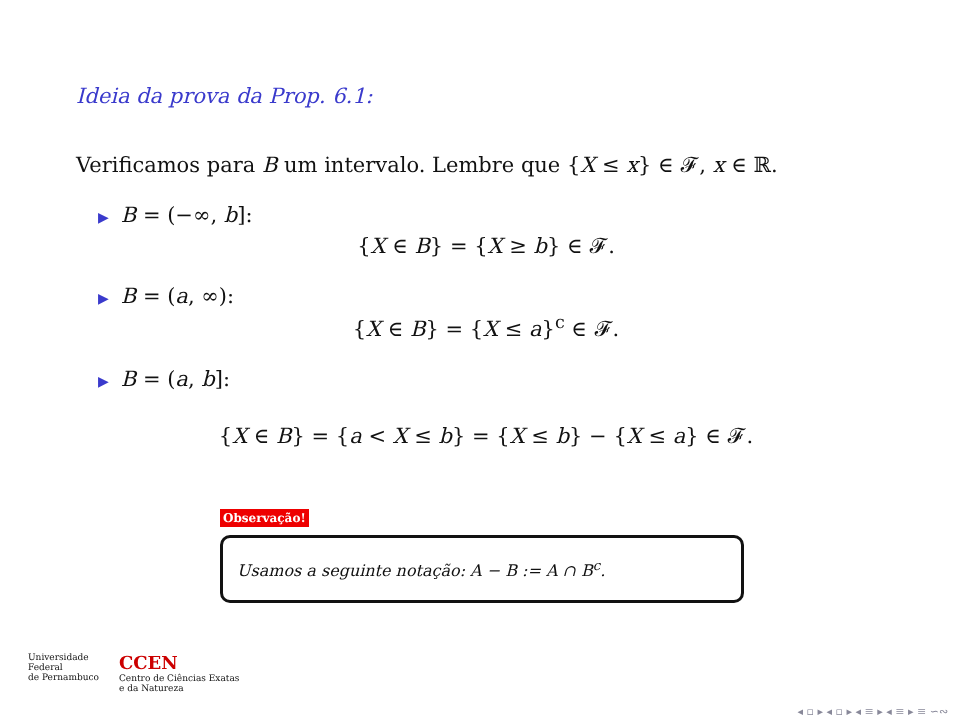Ideia da prova da Prop. 6.1:
Verificamos para B um intervalo. Lembre que {X ≤ x} ∈ 𝓕, x ∈ ℝ.
▶ B = (−∞, b]:
{X ∈ B} = {X ≥ b} ∈ 𝓕.
▶ B = (a, ∞):
{X ∈ B} = {X ≤ a}<sup>c</sup> ∈ 𝓕.
▶ B = (a, b]:
{X ∈ B} = {a < X ≤ b} = {X ≤ b} − {X ≤ a} ∈ 𝓕.
Observação!
Usamos a seguinte notação: A − B := A ∩ B<sup>c</sup>.
Universidade
Federal
de Pernambuco
CCEN
Centro de Ciências Exatas
e da Natureza
◂ ▫ ▸ ◂ ▫ ▸ ◂ ≡ ▸ ◂ ≡ ▸ ≡ ∽∾